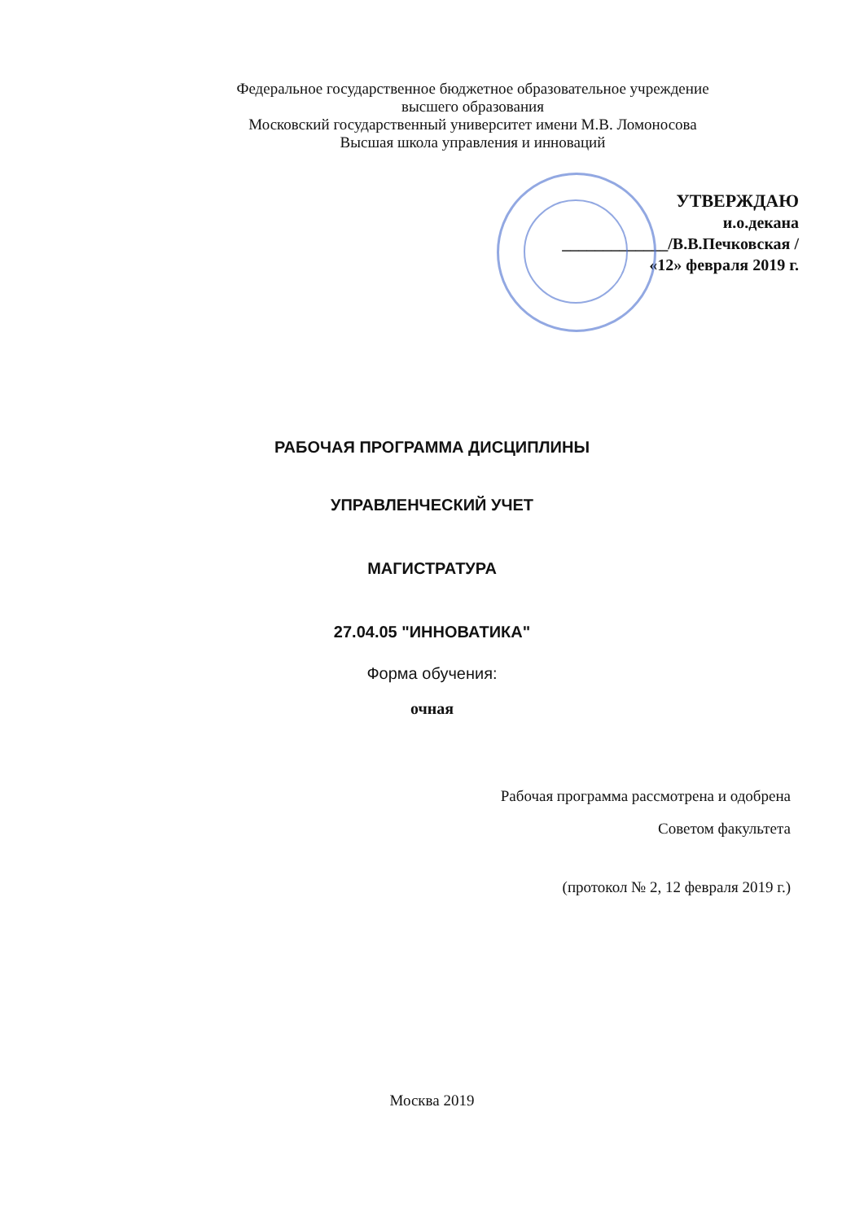Федеральное государственное бюджетное образовательное учреждение
высшего образования
Московский государственный университет имени М.В. Ломоносова
Высшая школа управления и инноваций
УТВЕРЖДАЮ
и.о.декана
_____________/В.В.Печковская /
«12» февраля 2019 г.
РАБОЧАЯ ПРОГРАММА ДИСЦИПЛИНЫ
УПРАВЛЕНЧЕСКИЙ УЧЕТ
МАГИСТРАТУРА
27.04.05 "ИННОВАТИКА"
Форма обучения:
очная
Рабочая программа рассмотрена и одобрена
Советом факультета
(протокол № 2, 12 февраля 2019 г.)
Москва 2019